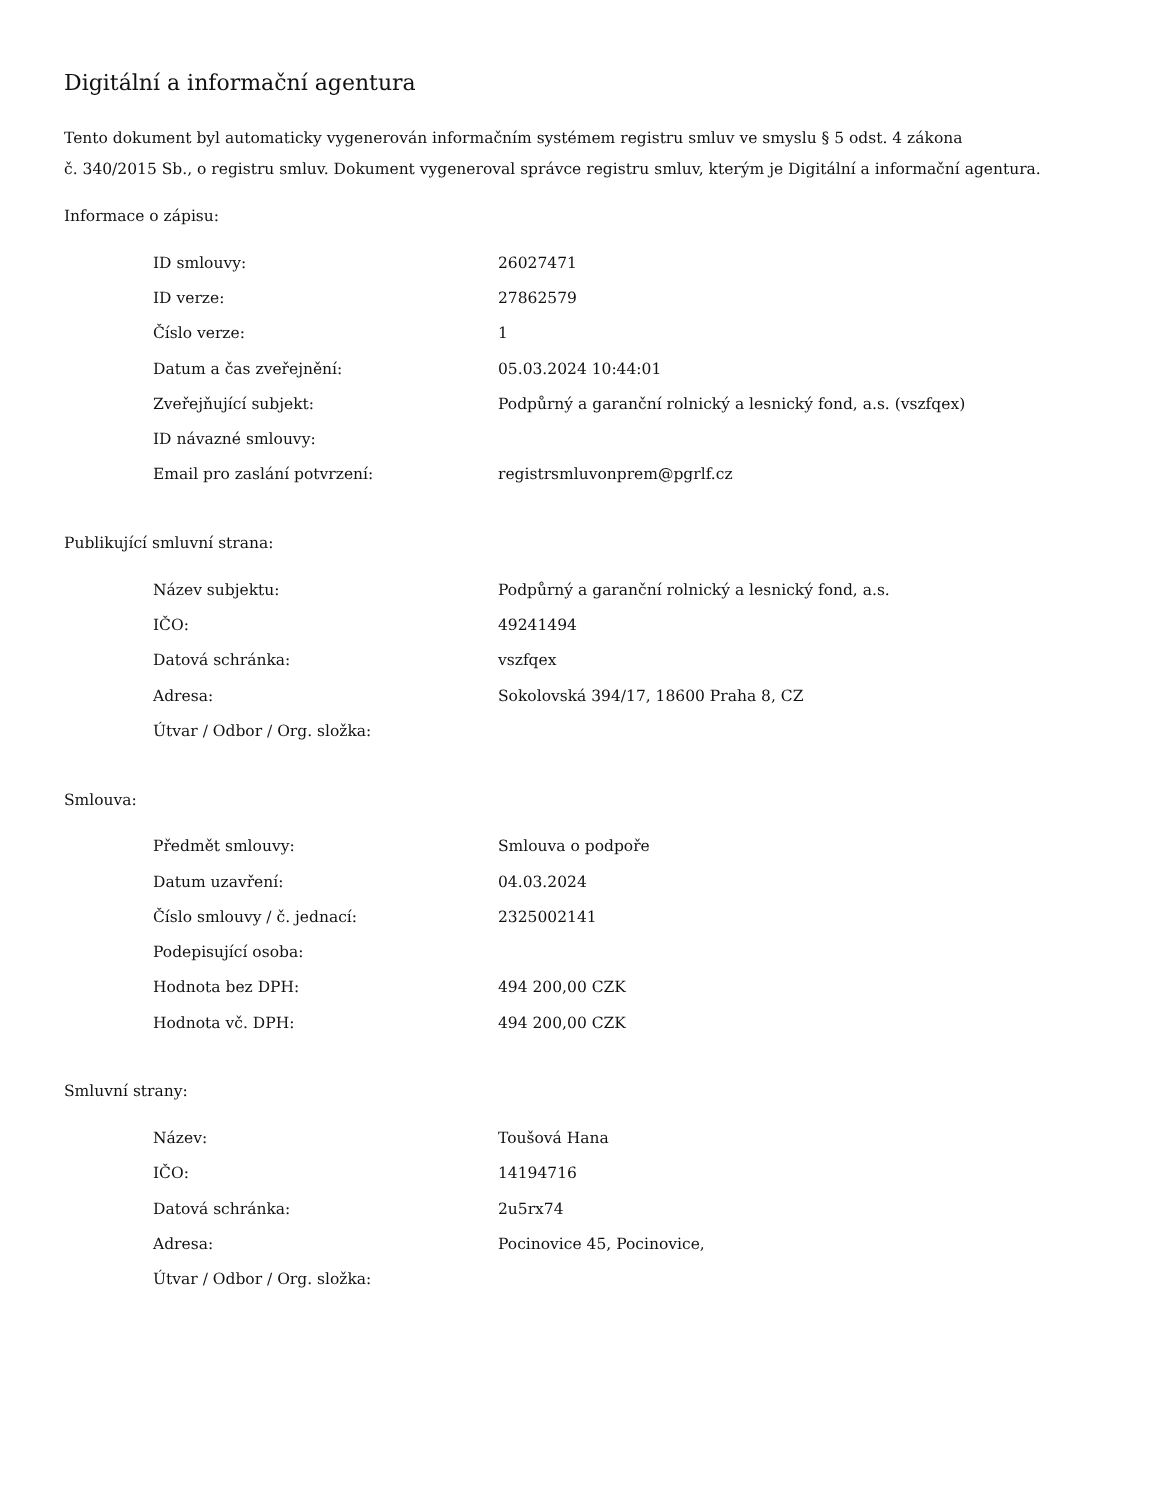Digitální a informační agentura
Tento dokument byl automaticky vygenerován informačním systémem registru smluv ve smyslu § 5 odst. 4 zákona
č. 340/2015 Sb., o registru smluv. Dokument vygeneroval správce registru smluv, kterým je Digitální a informační agentura.
Informace o zápisu:
| ID smlouvy: | 26027471 |
| ID verze: | 27862579 |
| Číslo verze: | 1 |
| Datum a čas zveřejnění: | 05.03.2024 10:44:01 |
| Zveřejňující subjekt: | Podpůrný a garanční rolnický a lesnický fond, a.s. (vszfqex) |
| ID návazné smlouvy: | |
| Email pro zaslání potvrzení: | registrsmluvonprem@pgrlf.cz |
Publikující smluvní strana:
| Název subjektu: | Podpůrný a garanční rolnický a lesnický fond, a.s. |
| IČO: | 49241494 |
| Datová schránka: | vszfqex |
| Adresa: | Sokolovská 394/17, 18600 Praha 8, CZ |
| Útvar / Odbor / Org. složka: | |
Smlouva:
| Předmět smlouvy: | Smlouva o podpoře |
| Datum uzavření: | 04.03.2024 |
| Číslo smlouvy / č. jednací: | 2325002141 |
| Podepisující osoba: | |
| Hodnota bez DPH: | 494 200,00 CZK |
| Hodnota vč. DPH: | 494 200,00 CZK |
Smluvní strany:
| Název: | Toušová Hana |
| IČO: | 14194716 |
| Datová schránka: | 2u5rx74 |
| Adresa: | Pocinovice 45, Pocinovice, |
| Útvar / Odbor / Org. složka: | |